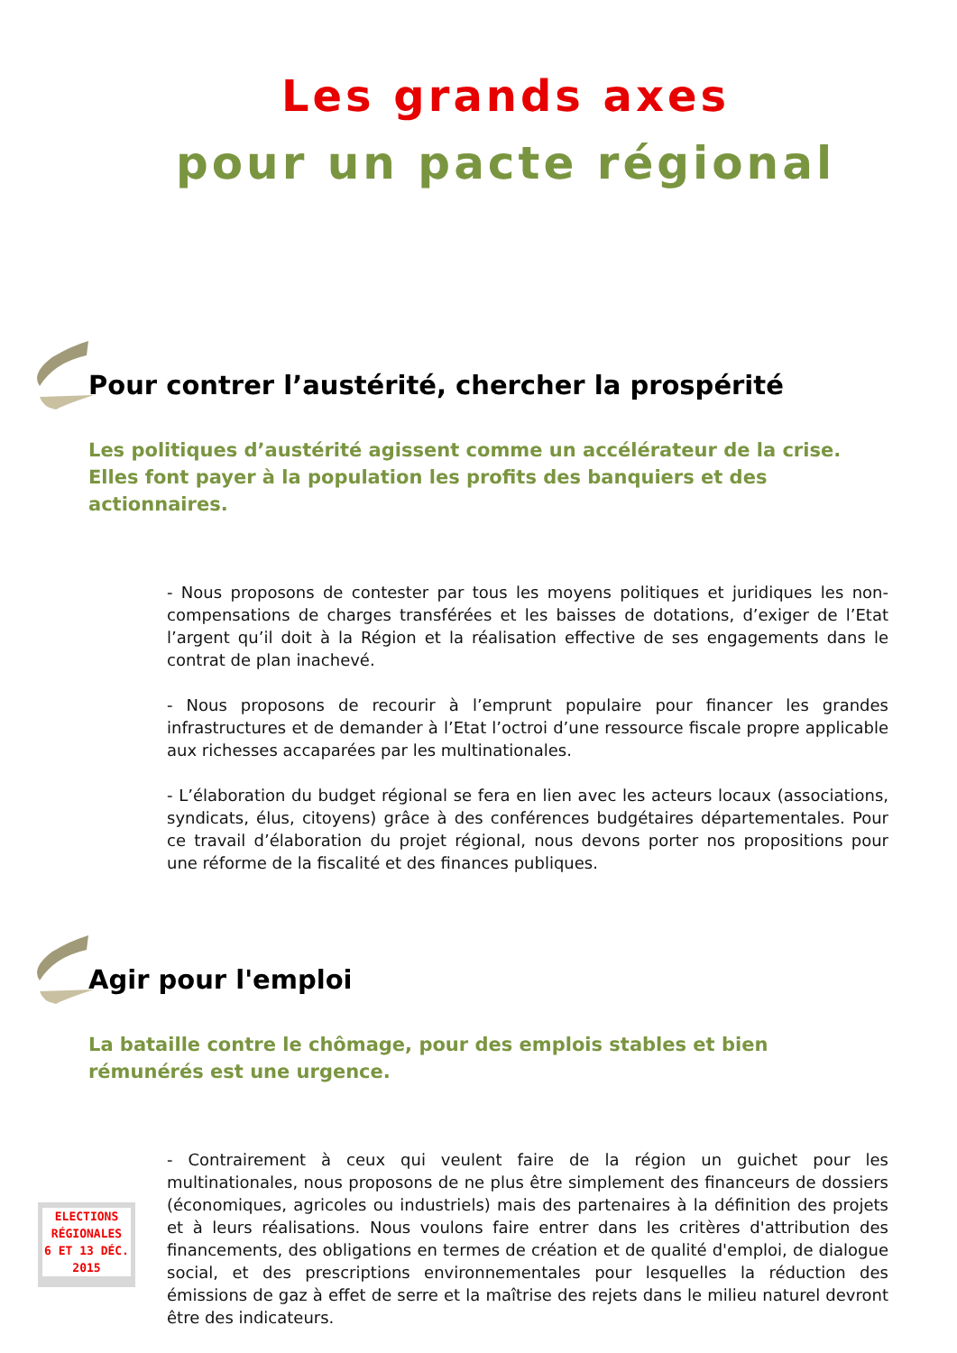Les grands axes
pour un pacte régional
Pour contrer l’austérité, chercher la prospérité
Les politiques d’austérité agissent comme un accélérateur de la crise. Elles font payer à la population les profits des banquiers et des actionnaires.
- Nous proposons de contester par tous les moyens politiques et juridiques les non-compensations de charges transférées et les baisses de dotations, d’exiger de l’Etat l’argent qu’il doit à la Région et la réalisation effective de ses engagements dans le contrat de plan inachevé.
- Nous proposons de recourir à l’emprunt populaire pour financer les grandes infrastructures et de demander à l’Etat l’octroi d’une ressource fiscale propre applicable aux richesses accaparées par les multinationales.
- L’élaboration du budget régional se fera en lien avec les acteurs locaux (associations, syndicats, élus, citoyens) grâce à des conférences budgétaires départementales. Pour ce travail d’élaboration du projet régional, nous devons porter nos propositions pour une réforme de la fiscalité et des finances publiques.
Agir pour l'emploi
La bataille contre le chômage, pour des emplois stables et bien rémunérés est une urgence.
- Contrairement à ceux qui veulent faire de la région un guichet pour les multinationales, nous proposons de ne plus être simplement des financeurs de dossiers (économiques, agricoles ou industriels) mais des partenaires à la définition des projets et à leurs réalisations. Nous voulons faire entrer dans les critères d'attribution des financements, des obligations en termes de création et de qualité d'emploi, de dialogue social, et des prescriptions environnementales pour lesquelles la réduction des émissions de gaz à effet de serre et la maîtrise des rejets dans le milieu naturel devront être des indicateurs.
ELECTIONS
RÉGIONALES
6 ET 13 DÉC.
2015